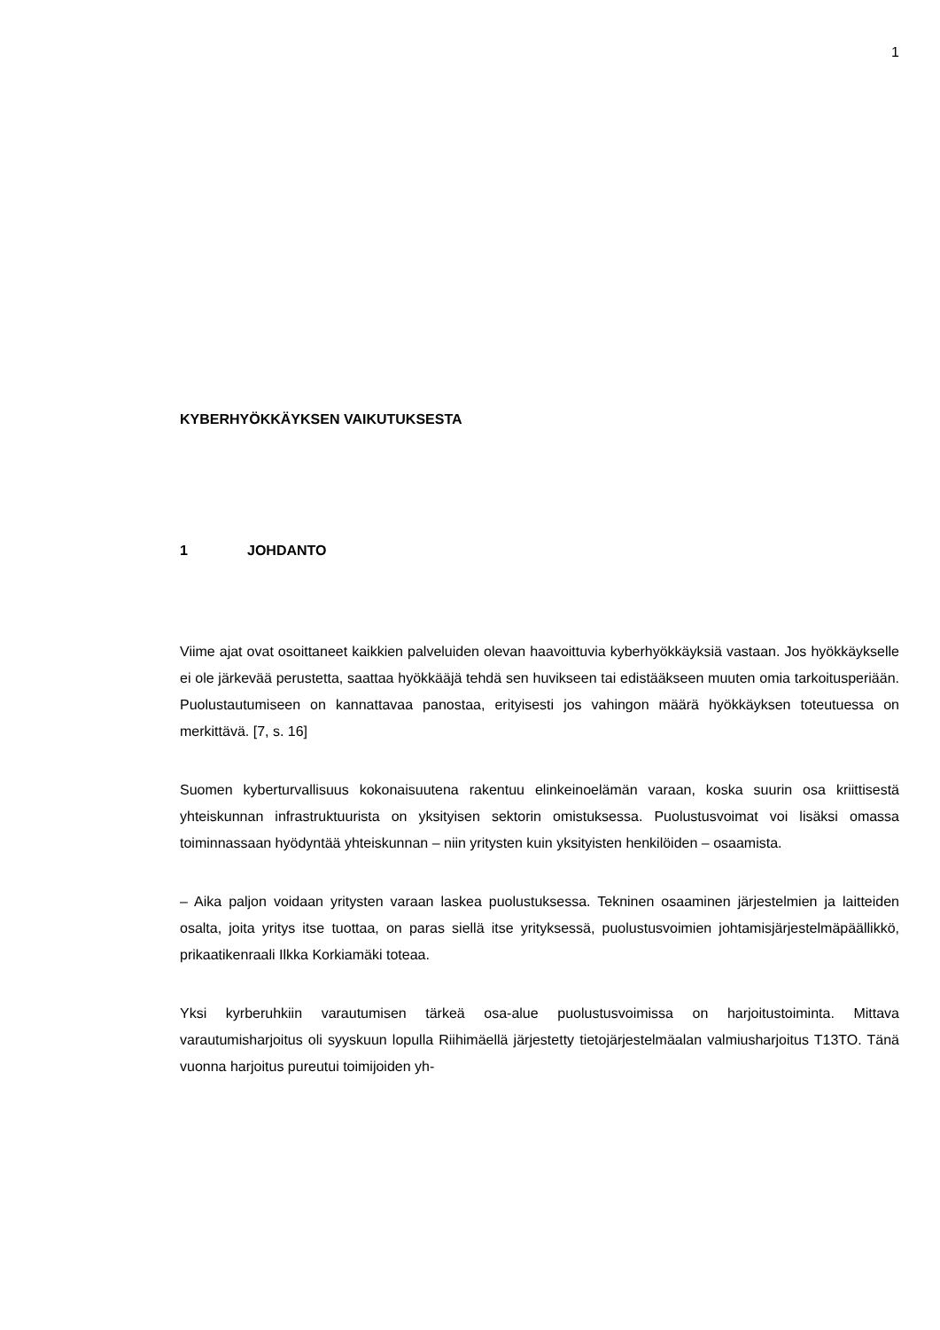1
KYBERHYÖKKÄYKSEN VAIKUTUKSESTA
1 JOHDANTO
Viime ajat ovat osoittaneet kaikkien palveluiden olevan haavoittuvia kyberhyökkäyk­siä vastaan. Jos hyökkäykselle ei ole järkevää perustetta, saattaa hyökkääjä tehdä sen huvikseen tai edistääkseen muuten omia tarkoitusperiään. Puolustautumiseen on kannattavaa panostaa, erityisesti jos vahingon määrä hyökkäyksen toteutuessa on merkittävä. [7, s. 16]
Suomen kyberturvallisuus kokonaisuutena rakentuu elinkeinoelämän varaan, koska suurin osa kriittisestä yhteiskunnan infrastruktuurista on yksityisen sektorin omistuk­sessa. Puolustusvoimat voi lisäksi omassa toiminnassaan hyödyntää yhteiskunnan – niin yritysten kuin yksityisten henkilöiden – osaamista.
– Aika paljon voidaan yritysten varaan laskea puolustuksessa. Tekninen osaaminen järjestelmien ja laitteiden osalta, joita yritys itse tuottaa, on paras siellä itse yritykses­sä, puolustusvoimien johtamisjärjestelmäpäällikkö, prikaatikenraali Ilkka Korkiamäki toteaa.
Yksi kyrberuhkiin varautumisen tärkeä osa-alue puolustusvoimissa on harjoitustoi­minta. Mittava varautumisharjoitus oli syyskuun lopulla Riihimäellä järjestetty tietojär­jestelmäalan valmiusharjoitus T13TO. Tänä vuonna harjoitus pureutui toimijoiden yh-